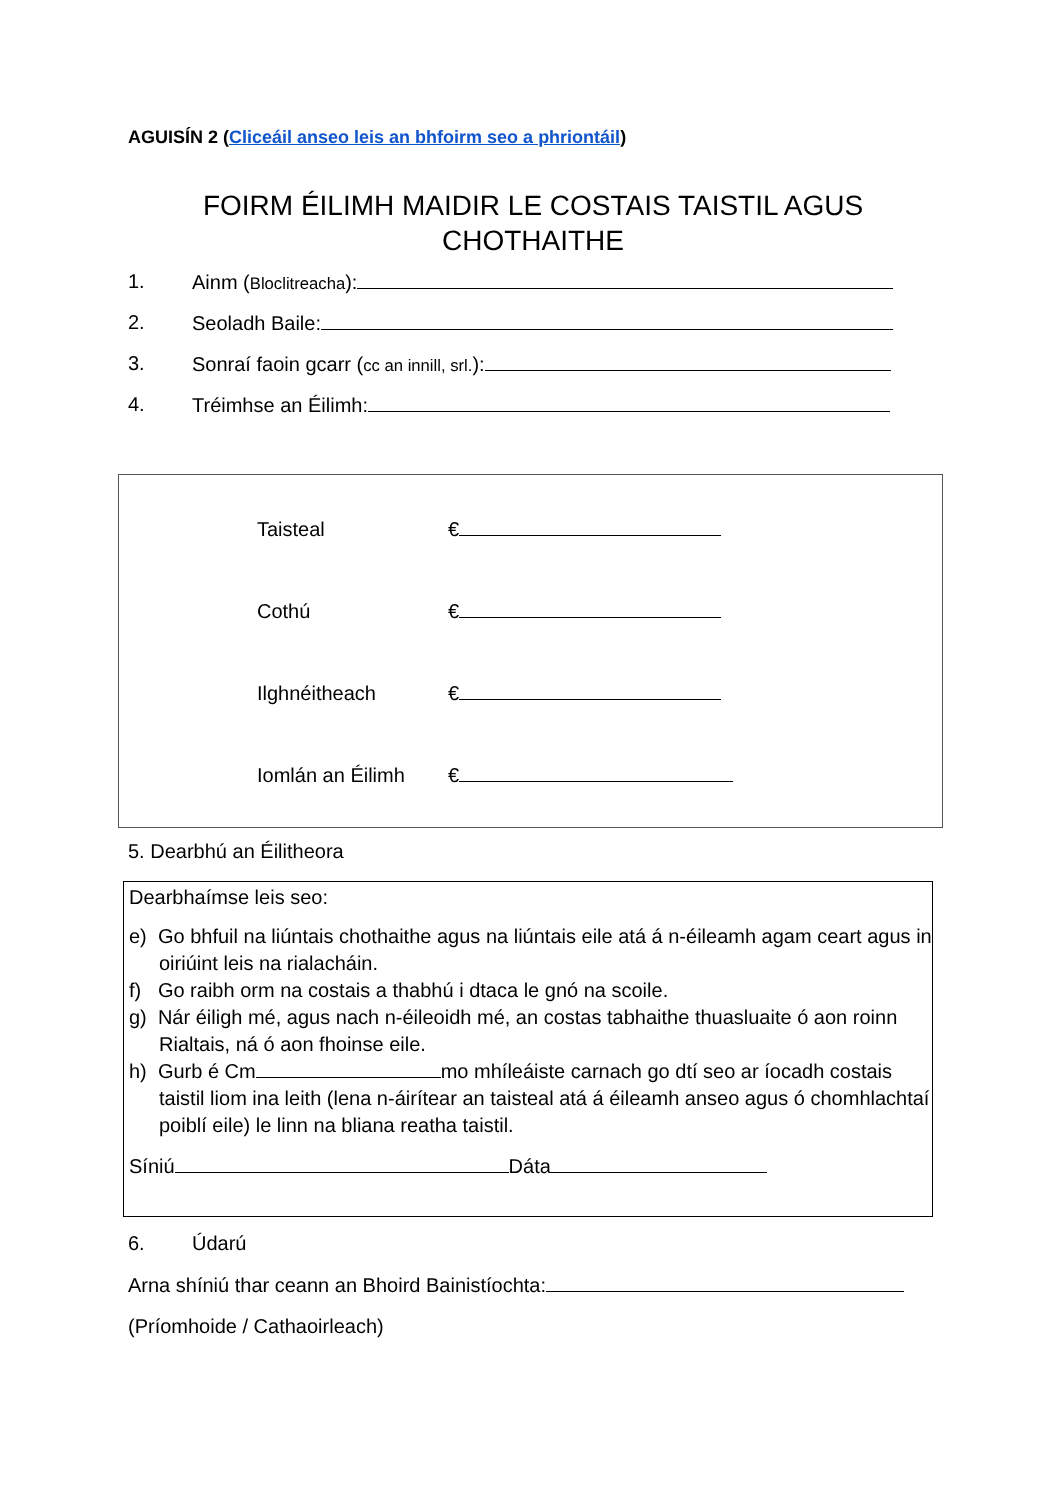AGUISÍN 2 (Cliceáil anseo leis an bhfoirm seo a phriontáil)
FOIRM ÉILIMH MAIDIR LE COSTAIS TAISTIL AGUS CHOTHAITHE
1. Ainm (Bloclitreacha):
2. Seoladh Baile:
3. Sonraí faoin gcarr (cc an innill, srl.):
4. Tréimhse an Éilimh:
Taisteal €
Cothú €
Ilghnéitheach €
Iomlán an Éilimh €
5. Dearbhú an Éilitheora
Dearbhaímse leis seo:
e) Go bhfuil na liúntais chothaithe agus na liúntais eile atá á n-éileamh agam ceart agus in oiriúint leis na rialacháin.
f) Go raibh orm na costais a thabhú i dtaca le gnó na scoile.
g) Nár éiligh mé, agus nach n-éileoidh mé, an costas tabhaithe thuasluaite ó aon roinn Rialtais, ná ó aon fhoinse eile.
h) Gurb é Cm mo mhíleáiste carnach go dtí seo ar íocadh costais taistil liom ina leith (lena n-áirítear an taisteal atá á éileamh anseo agus ó chomhlachtaí poiblí eile) le linn na bliana reatha taistil.
Síniú Dáta
6. Údarú
Arna shíniú thar ceann an Bhoird Bainistíochta:
(Príomhoide / Cathaoirleach)